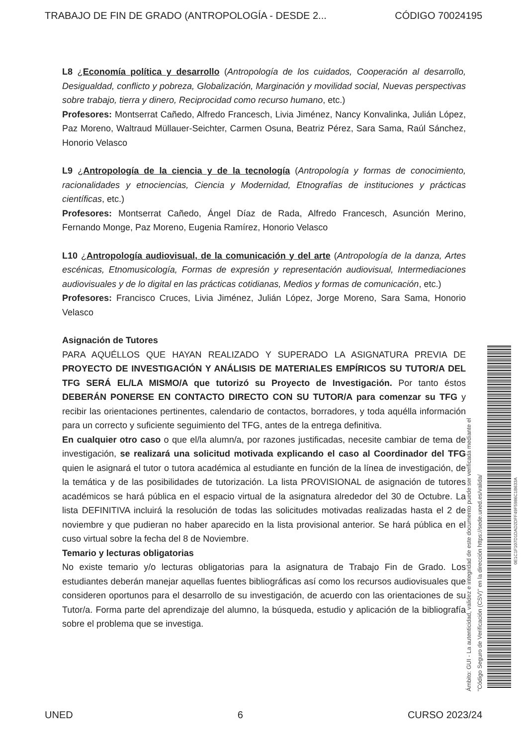TRABAJO DE FIN DE GRADO (ANTROPOLOGÍA - DESDE 2... CÓDIGO 70024195
L8 ¿Economía política y desarrollo (Antropología de los cuidados, Cooperación al desarrollo, Desigualdad, conflicto y pobreza, Globalización, Marginación y movilidad social, Nuevas perspectivas sobre trabajo, tierra y dinero, Reciprocidad como recurso humano, etc.)
Profesores: Montserrat Cañedo, Alfredo Francesch, Livia Jiménez, Nancy Konvalinka, Julián López, Paz Moreno, Waltraud Müllauer-Seichter, Carmen Osuna, Beatriz Pérez, Sara Sama, Raúl Sánchez, Honorio Velasco
L9 ¿Antropología de la ciencia y de la tecnología (Antropología y formas de conocimiento, racionalidades y etnociencias, Ciencia y Modernidad, Etnografías de instituciones y prácticas científicas, etc.)
Profesores: Montserrat Cañedo, Ángel Díaz de Rada, Alfredo Francesch, Asunción Merino, Fernando Monge, Paz Moreno, Eugenia Ramírez, Honorio Velasco
L10 ¿Antropología audiovisual, de la comunicación y del arte (Antropología de la danza, Artes escénicas, Etnomusicología, Formas de expresión y representación audiovisual, Intermediaciones audiovisuales y de lo digital en las prácticas cotidianas, Medios y formas de comunicación, etc.)
Profesores: Francisco Cruces, Livia Jiménez, Julián López, Jorge Moreno, Sara Sama, Honorio Velasco
Asignación de Tutores
PARA AQUÉLLOS QUE HAYAN REALIZADO Y SUPERADO LA ASIGNATURA PREVIA DE PROYECTO DE INVESTIGACIÓN Y ANÁLISIS DE MATERIALES EMPÍRICOS SU TUTOR/A DEL TFG SERÁ EL/LA MISMO/A que tutorizó su Proyecto de Investigación. Por tanto éstos DEBERÁN PONERSE EN CONTACTO DIRECTO CON SU TUTOR/A para comenzar su TFG y recibir las orientaciones pertinentes, calendario de contactos, borradores, y toda aquélla información para un correcto y suficiente seguimiento del TFG, antes de la entrega definitiva.
En cualquier otro caso o que el/la alumn/a, por razones justificadas, necesite cambiar de tema de investigación, se realizará una solicitud motivada explicando el caso al Coordinador del TFG quien le asignará el tutor o tutora académica al estudiante en función de la línea de investigación, de la temática y de las posibilidades de tutorización. La lista PROVISIONAL de asignación de tutores académicos se hará pública en el espacio virtual de la asignatura alrededor del 30 de Octubre. La lista DEFINITIVA incluirá la resolución de todas las solicitudes motivadas realizadas hasta el 2 de noviembre y que pudieran no haber aparecido en la lista provisional anterior. Se hará pública en el cuso virtual sobre la fecha del 8 de Noviembre.
Temario y lecturas obligatorias
No existe temario y/o lecturas obligatorias para la asignatura de Trabajo Fin de Grado. Los estudiantes deberán manejar aquellas fuentes bibliográficas así como los recursos audiovisuales que consideren oportunos para el desarrollo de su investigación, de acuerdo con las orientaciones de su Tutor/a. Forma parte del aprendizaje del alumno, la búsqueda, estudio y aplicación de la bibliografía sobre el problema que se investiga.
Ámbito: GUI - La autenticidad, validez e integridad de este documento puede ser verificada mediante el
"Código Seguro de Verificación (CSV)" en la dirección https://sede.uned.es/valida/
0E1C1F107D1DAD2DFF49F5986C1B633A
UNED 6 CURSO 2023/24